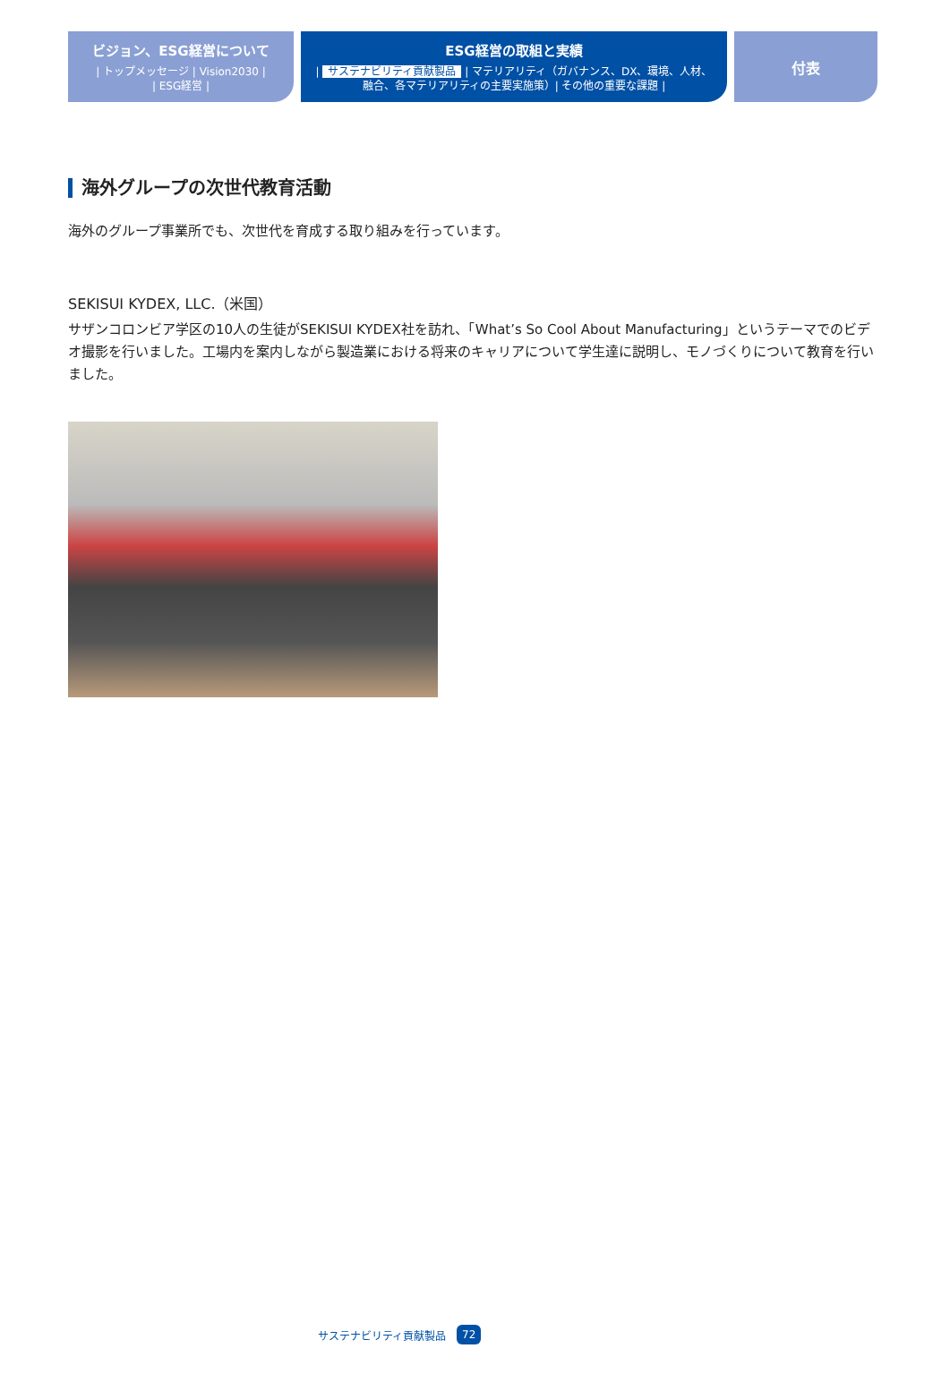ビジョン、ESG経営について
| トップメッセージ | Vision2030 |
| ESG経営 |
ESG経営の取組と実績
| サステナビリティ貢献製品 | マテリアリティ（ガバナンス、DX、環境、人材、
融合、各マテリアリティの主要実施策）| その他の重要な課題 |
付表
海外グループの次世代教育活動
海外のグループ事業所でも、次世代を育成する取り組みを行っています。
SEKISUI KYDEX, LLC.（米国）
サザンコロンビア学区の10人の生徒がSEKISUI KYDEX社を訪れ、「What’s So Cool About Manufacturing」というテーマでのビデオ撮影を行いました。工場内を案内しながら製造業における将来のキャリアについて学生達に説明し、モノづくりについて教育を行いました。
サステナビリティ貢献製品 72